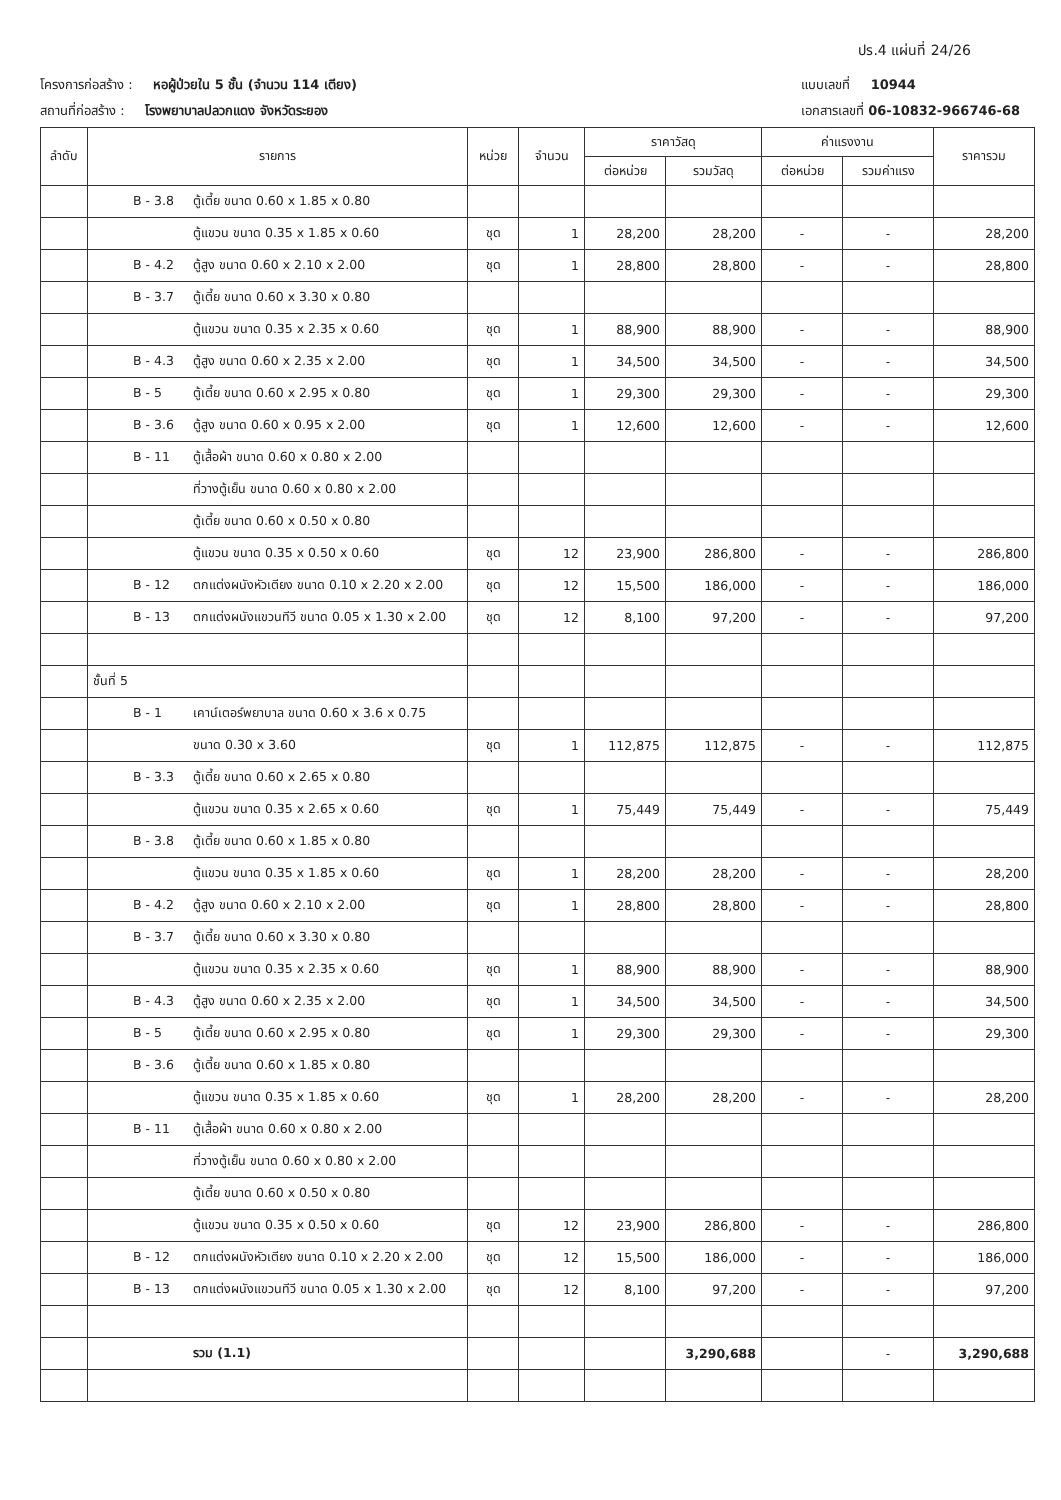ปร.4 แผ่นที่ 24/26
โครงการก่อสร้าง : หอผู้ป่วยใน 5 ชั้น (จำนวน 114 เตียง) แบบเลขที่ 10944
สถานที่ก่อสร้าง : โรงพยาบาลปลวกแดง จังหวัดระยอง เอกสารเลขที่ 06-10832-966746-68
| ลำดับ | รายการ | หน่วย | จำนวน | ราคาวัสดุ | | ค่าแรงงาน | | ราคารวม |
| --- | --- | --- | --- | --- | --- | --- | --- | --- |
| | | | | ต่อหน่วย | รวมวัสดุ | ต่อหน่วย | รวมค่าแรง | |
| | B - 3.8 ตู้เตี้ย ขนาด 0.60 x 1.85 x 0.80 | | | | | | | |
| | ตู้แขวน ขนาด 0.35 x 1.85 x 0.60 | ชุด | 1 | 28,200 | 28,200 | - | - | 28,200 |
| | B - 4.2 ตู้สูง ขนาด 0.60 x 2.10 x 2.00 | ชุด | 1 | 28,800 | 28,800 | - | - | 28,800 |
| | B - 3.7 ตู้เตี้ย ขนาด 0.60 x 3.30 x 0.80 | | | | | | | |
| | ตู้แขวน ขนาด 0.35 x 2.35 x 0.60 | ชุด | 1 | 88,900 | 88,900 | - | - | 88,900 |
| | B - 4.3 ตู้สูง ขนาด 0.60 x 2.35 x 2.00 | ชุด | 1 | 34,500 | 34,500 | - | - | 34,500 |
| | B - 5 ตู้เตี้ย ขนาด 0.60 x 2.95 x 0.80 | ชุด | 1 | 29,300 | 29,300 | - | - | 29,300 |
| | B - 3.6 ตู้สูง ขนาด 0.60 x 0.95 x 2.00 | ชุด | 1 | 12,600 | 12,600 | - | - | 12,600 |
| | B - 11 ตู้เสื้อผ้า ขนาด 0.60 x 0.80 x 2.00 | | | | | | | |
| | ที่วางตู้เย็น ขนาด 0.60 x 0.80 x 2.00 | | | | | | | |
| | ตู้เตี้ย ขนาด 0.60 x 0.50 x 0.80 | | | | | | | |
| | ตู้แขวน ขนาด 0.35 x 0.50 x 0.60 | ชุด | 12 | 23,900 | 286,800 | - | - | 286,800 |
| | B - 12 ตกแต่งผนังหัวเตียง ขนาด 0.10 x 2.20 x 2.00 | ชุด | 12 | 15,500 | 186,000 | - | - | 186,000 |
| | B - 13 ตกแต่งผนังแขวนทีวี ขนาด 0.05 x 1.30 x 2.00 | ชุด | 12 | 8,100 | 97,200 | - | - | 97,200 |
| | ชั้นที่ 5 | | | | | | | |
| | B - 1 เคาน์เตอร์พยาบาล ขนาด 0.60 x 3.6 x 0.75 | | | | | | | |
| | ขนาด 0.30 x 3.60 | ชุด | 1 | 112,875 | 112,875 | - | - | 112,875 |
| | B - 3.3 ตู้เตี้ย ขนาด 0.60 x 2.65 x 0.80 | | | | | | | |
| | ตู้แขวน ขนาด 0.35 x 2.65 x 0.60 | ชุด | 1 | 75,449 | 75,449 | - | - | 75,449 |
| | B - 3.8 ตู้เตี้ย ขนาด 0.60 x 1.85 x 0.80 | | | | | | | |
| | ตู้แขวน ขนาด 0.35 x 1.85 x 0.60 | ชุด | 1 | 28,200 | 28,200 | - | - | 28,200 |
| | B - 4.2 ตู้สูง ขนาด 0.60 x 2.10 x 2.00 | ชุด | 1 | 28,800 | 28,800 | - | - | 28,800 |
| | B - 3.7 ตู้เตี้ย ขนาด 0.60 x 3.30 x 0.80 | | | | | | | |
| | ตู้แขวน ขนาด 0.35 x 2.35 x 0.60 | ชุด | 1 | 88,900 | 88,900 | - | - | 88,900 |
| | B - 4.3 ตู้สูง ขนาด 0.60 x 2.35 x 2.00 | ชุด | 1 | 34,500 | 34,500 | - | - | 34,500 |
| | B - 5 ตู้เตี้ย ขนาด 0.60 x 2.95 x 0.80 | ชุด | 1 | 29,300 | 29,300 | - | - | 29,300 |
| | B - 3.6 ตู้เตี้ย ขนาด 0.60 x 1.85 x 0.80 | | | | | | | |
| | ตู้แขวน ขนาด 0.35 x 1.85 x 0.60 | ชุด | 1 | 28,200 | 28,200 | - | - | 28,200 |
| | B - 11 ตู้เสื้อผ้า ขนาด 0.60 x 0.80 x 2.00 | | | | | | | |
| | ที่วางตู้เย็น ขนาด 0.60 x 0.80 x 2.00 | | | | | | | |
| | ตู้เตี้ย ขนาด 0.60 x 0.50 x 0.80 | | | | | | | |
| | ตู้แขวน ขนาด 0.35 x 0.50 x 0.60 | ชุด | 12 | 23,900 | 286,800 | - | - | 286,800 |
| | B - 12 ตกแต่งผนังหัวเตียง ขนาด 0.10 x 2.20 x 2.00 | ชุด | 12 | 15,500 | 186,000 | - | - | 186,000 |
| | B - 13 ตกแต่งผนังแขวนทีวี ขนาด 0.05 x 1.30 x 2.00 | ชุด | 12 | 8,100 | 97,200 | - | - | 97,200 |
| | รวม (1.1) | | | | 3,290,688 | | - | 3,290,688 |